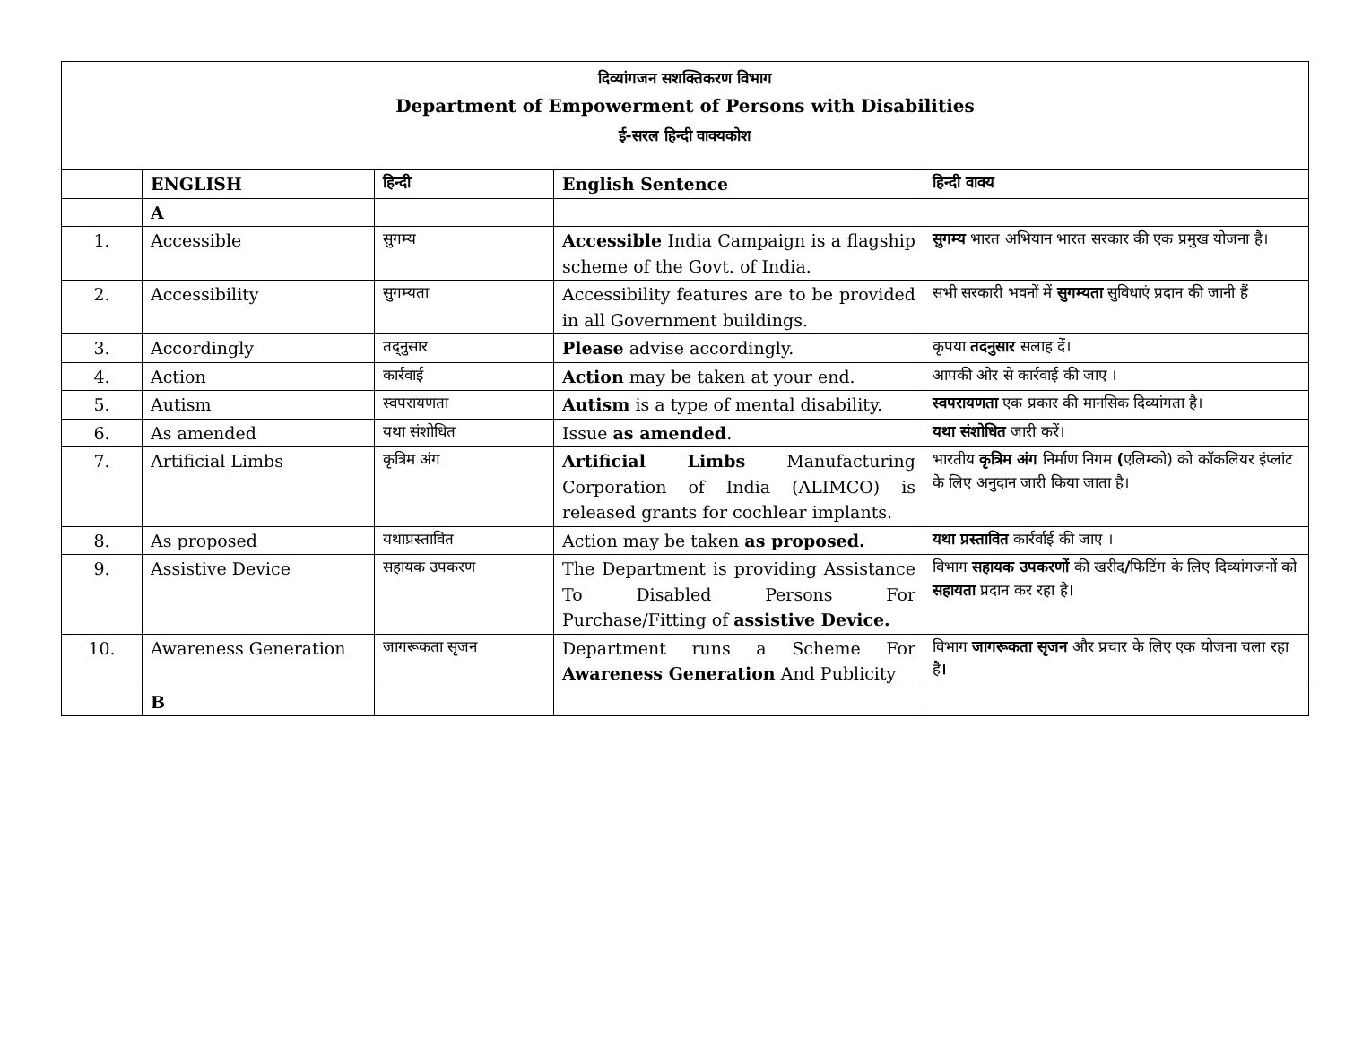| दिव्यांगजन सशक्तिकरण विभाग Department of Empowerment of Persons with Disabilities ई-सरल हिन्दी वाक्यकोश | | | | |
| | ENGLISH | हिन्दी | English Sentence | हिन्दी वाक्य |
| | A | | | |
| 1. | Accessible | सुगम्य | Accessible India Campaign is a flagship scheme of the Govt. of India. | सुगम्य भारत अभियान भारत सरकार की एक प्रमुख योजना है। |
| 2. | Accessibility | सुगम्यता | Accessibility features are to be provided in all Government buildings. | सभी सरकारी भवनों में सुगम्यता सुविधाएं प्रदान की जानी हैं |
| 3. | Accordingly | तद्नुसार | Please advise accordingly. | कृपया तदनुसार सलाह दें। |
| 4. | Action | कार्रवाई | Action may be taken at your end. | आपकी ओर से कार्रवाई की जाए । |
| 5. | Autism | स्वपरायणता | Autism is a type of mental disability. | स्वपरायणता एक प्रकार की मानसिक दिव्यांगता है। |
| 6. | As amended | यथा संशोधित | Issue as amended . | यथा संशोधित जारी करें। |
| 7. | Artificial Limbs | कृत्रिम अंग | Artificial Limbs Manufacturing Corporation of India (ALIMCO) is released grants for cochlear implants. | भारतीय कृत्रिम अंग निर्माण निगम ( एलिम्को) को कॉकलियर इंप्लांट के लिए अनुदान जारी किया जाता है। |
| 8. | As proposed | यथाप्रस्तावित | Action may be taken as proposed. | यथा प्रस्तावित कार्रर्वाई की जाए । |
| 9. | Assistive Device | सहायक उपकरण | The Department is providing Assistance To Disabled Persons For Purchase/Fitting of assistive Device. | विभाग सहायक उपकरणों की खरीद / फिटिंग के लिए दिव्यांगजनों को सहायता प्रदान कर रहा है । |
| 10. | Awareness Generation | जागरूकता सृजन | Department runs a Scheme For Awareness Generation And Publicity | विभाग जागरूकता सृजन और प्रचार के लिए एक योजना चला रहा है । |
| | B | | | |